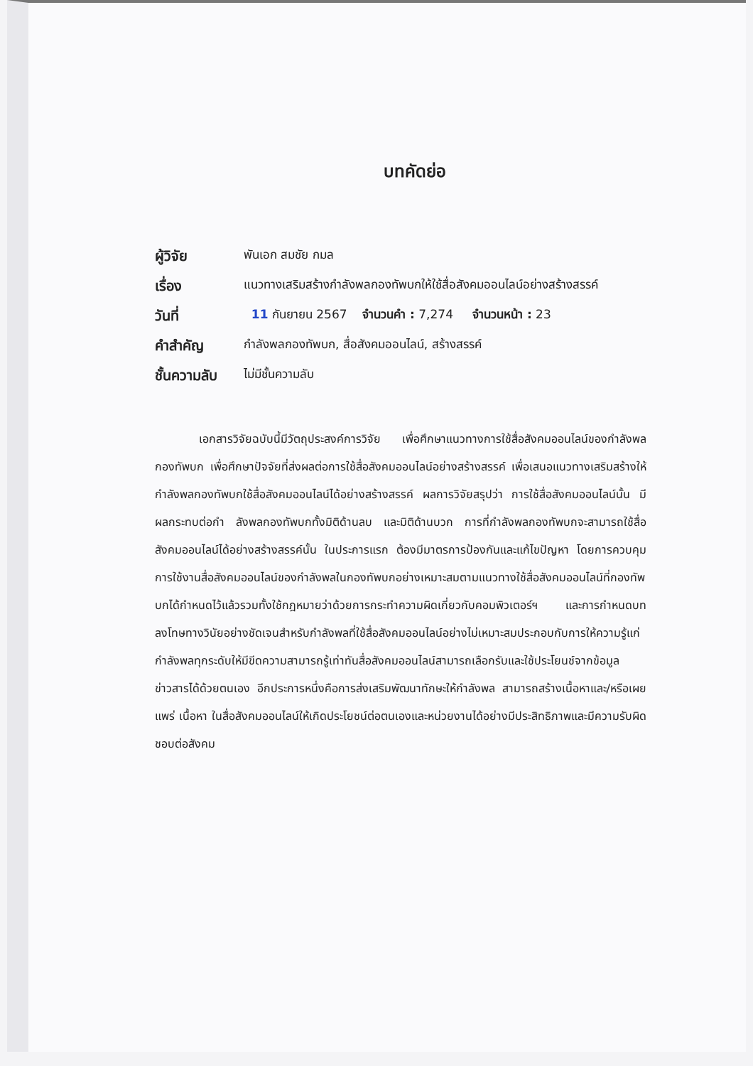บทคัดย่อ
| ผู้วิจัย | พันเอก สมชัย กมล |
| เรื่อง | แนวทางเสริมสร้างกำลังพลกองทัพบกให้ใช้สื่อสังคมออนไลน์อย่างสร้างสรรค์ |
| วันที่ | 11 กันยายน 2567 จำนวนคำ : 7,274 จำนวนหน้า : 23 |
| คำสำคัญ | กำลังพลกองทัพบก, สื่อสังคมออนไลน์, สร้างสรรค์ |
| ชั้นความลับ | ไม่มีชั้นความลับ |
เอกสารวิจัยฉบับนี้มีวัตถุประสงค์การวิจัย เพื่อศึกษาแนวทางการใช้สื่อสังคมออนไลน์ของกำลังพลกองทัพบก เพื่อศึกษาปัจจัยที่ส่งผลต่อการใช้สื่อสังคมออนไลน์อย่างสร้างสรรค์ เพื่อเสนอแนวทางเสริมสร้างให้กำลังพลกองทัพบกใช้สื่อสังคมออนไลน์ได้อย่างสร้างสรรค์ ผลการวิจัยสรุปว่า การใช้สื่อสังคมออนไลน์นั้น มีผลกระทบต่อกำ ลังพลกองทัพบกทั้งมิติด้านลบ และมิติด้านบวก การที่กำลังพลกองทัพบกจะสามารถใช้สื่อสังคมออนไลน์ได้อย่างสร้างสรรค์นั้น ในประการแรก ต้องมีมาตรการป้องกันและแก้ไขปัญหา โดยการควบคุมการใช้งานสื่อสังคมออนไลน์ของกำลังพลในกองทัพบกอย่างเหมาะสมตามแนวทางใช้สื่อสังคมออนไลน์ที่กองทัพบกได้กำหนดไว้แล้วรวมทั้งใช้กฎหมายว่าด้วยการกระทำความผิดเกี่ยวกับคอมพิวเตอร์ฯ และการกำหนดบทลงโทษทางวินัยอย่างชัดเจนสำหรับกำลังพลที่ใช้สื่อสังคมออนไลน์อย่างไม่เหมาะสมประกอบกับการให้ความรู้แก่กำลังพลทุกระดับให้มีขีดความสามารถรู้เท่าทันสื่อสังคมออนไลน์สามารถเลือกรับและใช้ประโยนช์จากข้อมูลข่าวสารได้ด้วยตนเอง อีกประการหนึ่งคือการส่งเสริมพัฒนาทักษะให้กำลังพล สามารถสร้างเนื้อหาและ/หรือเผยแพร่ เนื้อหา ในสื่อสังคมออนไลน์ให้เกิดประโยชน์ต่อตนเองและหน่วยงานได้อย่างมีประสิทธิภาพและมีความรับผิดชอบต่อสังคม